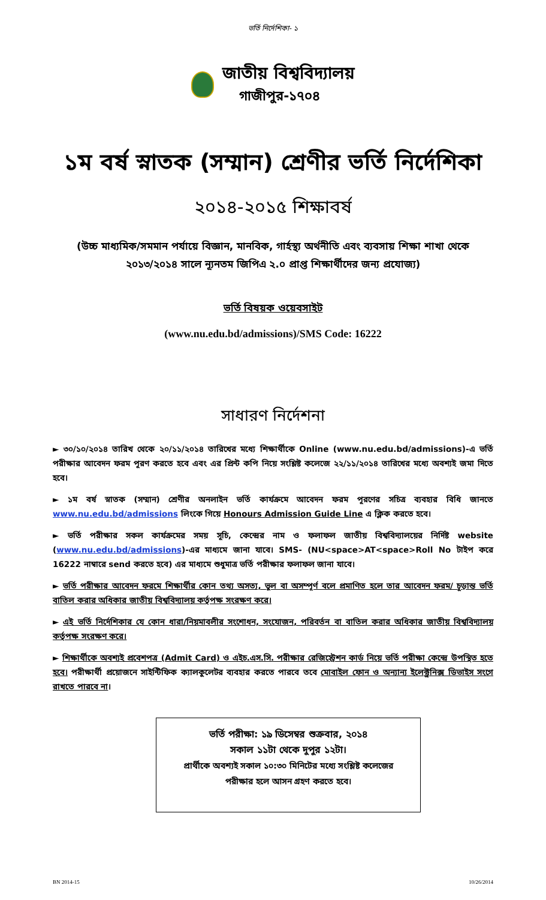ভর্তি নির্দেশিকা- ১
জাতীয় বিশ্ববিদ্যালয়
গাজীপুর-১৭০৪
১ম বর্ষ স্নাতক (সম্মান) শ্রেণীর ভর্তি নির্দেশিকা
২০১৪-২০১৫ শিক্ষাবর্ষ
(উচ্চ মাধ্যমিক/সমমান পর্যায়ে বিজ্ঞান, মানবিক, গার্হস্থ্য অর্থনীতি এবং ব্যবসায় শিক্ষা শাখা থেকে
২০১৩/২০১৪ সালে ন্যূনতম জিপিএ ২.০ প্রাপ্ত শিক্ষার্থীদের জন্য প্রযোজ্য)
ভর্তি বিষয়ক ওয়েবসাইট
(www.nu.edu.bd/admissions)/SMS Code: 16222
সাধারণ নির্দেশনা
► ৩০/১০/২০১৪ তারিখ থেকে ২০/১১/২০১৪ তারিখের মধ্যে শিক্ষার্থীকে Online (www.nu.edu.bd/admissions)-এ ভর্তি পরীক্ষার আবেদন ফরম পূরণ করতে হবে এবং এর প্রিন্ট কপি নিয়ে সংশ্লিষ্ট কলেজে ২২/১১/২০১৪ তারিখের মধ্যে অবশ্যই জমা দিতে হবে।
► ১ম বর্ষ স্নাতক (সম্মান) শ্রেণীর অনলাইন ভর্তি কার্যক্রমে আবেদন ফরম পূরণের সচিত্র ব্যবহার বিধি জানতে www.nu.edu.bd/admissions লিংকে গিয়ে Honours Admission Guide Line এ ক্লিক করতে হবে।
► ভর্তি পরীক্ষার সকল কার্যক্রমের সময় সূচি, কেন্দ্রের নাম ও ফলাফল জাতীয় বিশ্ববিদ্যালয়ের নির্দিষ্ট website (www.nu.edu.bd/admissions)-এর মাধ্যমে জানা যাবে। SMS- (NU<space>AT<space>Roll No টাইপ করে 16222 নাম্বারে send করতে হবে) এর মাধ্যমে শুধুমাত্র ভর্তি পরীক্ষার ফলাফল জানা যাবে।
► ভর্তি পরীক্ষার আবেদন ফরমে শিক্ষার্থীর কোন তথ্য অসত্য, ভুল বা অসম্পূর্ণ বলে প্রমাণিত হলে তার আবেদন ফরম/ চূড়ান্ত ভর্তি বাতিল করার অধিকার জাতীয় বিশ্ববিদ্যালয় কর্তৃপক্ষ সংরক্ষণ করে।
► এই ভর্তি নির্দেশিকার যে কোন ধারা/নিয়মাবলীর সংশোধন, সংযোজন, পরিবর্তন বা বাতিল করার অধিকার জাতীয় বিশ্ববিদ্যালয় কর্তৃপক্ষ সংরক্ষণ করে।
► শিক্ষার্থীকে অবশ্যই প্রবেশপত্র (Admit Card) ও এইচ.এস.সি. পরীক্ষার রেজিস্ট্রেশন কার্ড নিয়ে ভর্তি পরীক্ষা কেন্দ্রে উপস্থিত হতে হবে। পরীক্ষার্থী প্রয়োজনে সাইন্টিফিক ক্যালকুলেটর ব্যবহার করতে পারবে তবে মোবাইল ফোন ও অন্যান্য ইলেক্ট্রনিক্স ডিভাইস সংগে রাখতে পারবে না।
ভর্তি পরীক্ষা: ১৯ ডিসেম্বর শুক্রবার, ২০১৪
সকাল ১১টা থেকে দুপুর ১২টা।
প্রার্থীকে অবশ্যই সকাল ১০:৩০ মিনিটের মধ্যে সংশ্লিষ্ট কলেজের
পরীক্ষার হলে আসন গ্রহণ করতে হবে।
BN 2014-15 10/26/2014